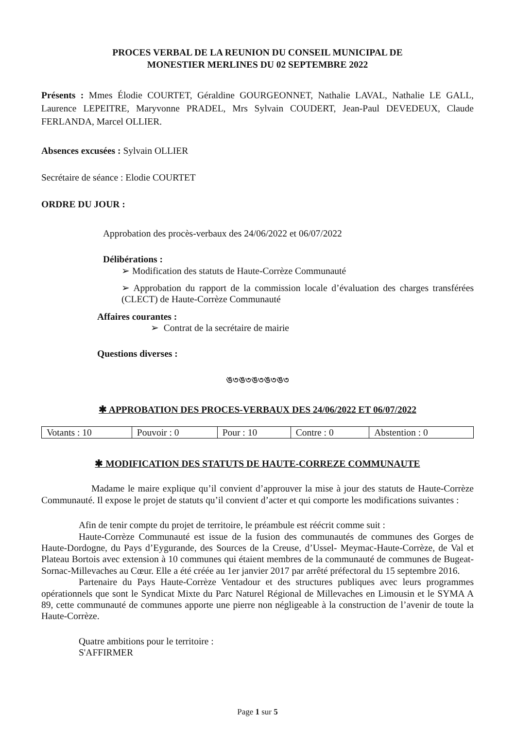PROCES VERBAL DE LA REUNION DU CONSEIL MUNICIPAL DE
MONESTIER MERLINES DU 02 SEPTEMBRE 2022
Présents : Mmes Élodie COURTET, Géraldine GOURGEONNET, Nathalie LAVAL, Nathalie LE GALL, Laurence LEPEITRE, Maryvonne PRADEL, Mrs Sylvain COUDERT, Jean-Paul DEVEDEUX, Claude FERLANDA, Marcel OLLIER.
Absences excusées : Sylvain OLLIER
Secrétaire de séance : Elodie COURTET
ORDRE DU JOUR :
Approbation des procès-verbaux des 24/06/2022 et 06/07/2022
Délibérations :
➢ Modification des statuts de Haute-Corrèze Communauté
➢ Approbation du rapport de la commission locale d’évaluation des charges transférées (CLECT) de Haute-Corrèze Communauté
Affaires courantes :
➢ Contrat de la secrétaire de mairie
Questions diverses :
ঙ৩ঙ৩ঙ৩ঙ৩ঙ৩
✱ APPROBATION DES PROCES-VERBAUX DES 24/06/2022 ET 06/07/2022
| Votants : 10 | Pouvoir : 0 | Pour : 10 | Contre : 0 | Abstention : 0 |
✱ MODIFICATION DES STATUTS DE HAUTE-CORREZE COMMUNAUTE
Madame le maire explique qu’il convient d’approuver la mise à jour des statuts de Haute-Corrèze Communauté. Il expose le projet de statuts qu’il convient d’acter et qui comporte les modifications suivantes :
Afin de tenir compte du projet de territoire, le préambule est réécrit comme suit :
Haute-Corrèze Communauté est issue de la fusion des communautés de communes des Gorges de Haute-Dordogne, du Pays d’Eygurande, des Sources de la Creuse, d’Ussel- Meymac-Haute-Corrèze, de Val et Plateau Bortois avec extension à 10 communes qui étaient membres de la communauté de communes de Bugeat-Sornac-Millevaches au Cœur. Elle a été créée au 1er janvier 2017 par arrêté préfectoral du 15 septembre 2016.
Partenaire du Pays Haute-Corrèze Ventadour et des structures publiques avec leurs programmes opérationnels que sont le Syndicat Mixte du Parc Naturel Régional de Millevaches en Limousin et le SYMA A 89, cette communauté de communes apporte une pierre non négligeable à la construction de l’avenir de toute la Haute-Corrèze.
Quatre ambitions pour le territoire :
S'AFFIRMER
Page 1 sur 5